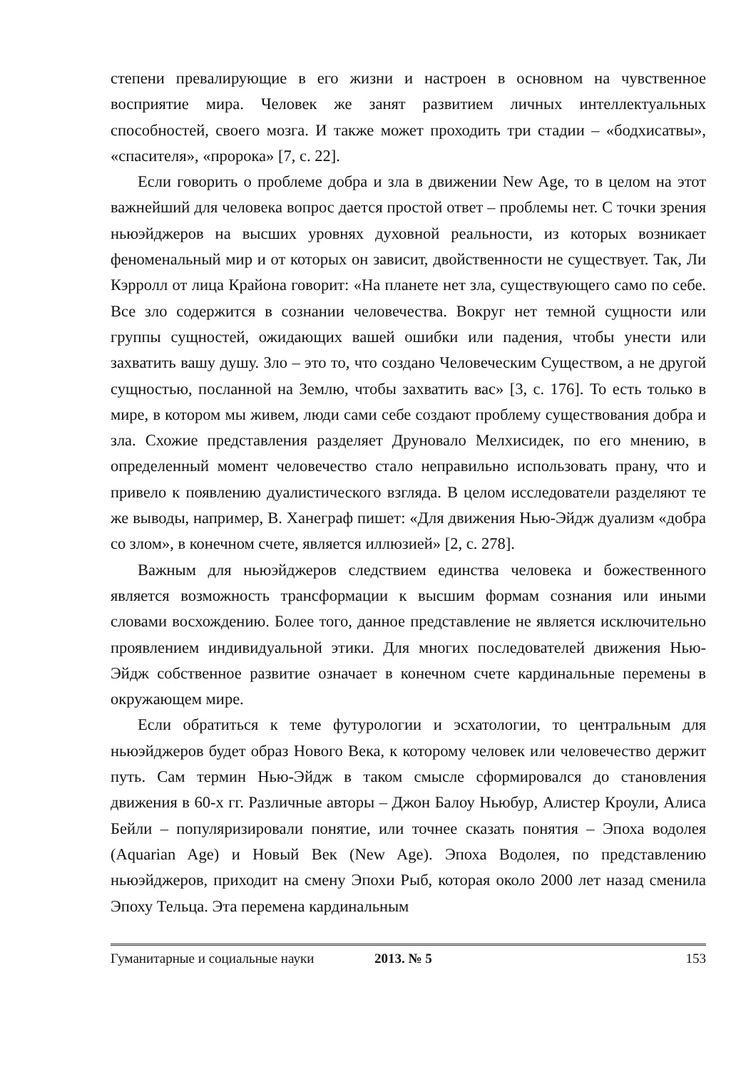степени превалирующие в его жизни и настроен в основном на чувственное восприятие мира. Человек же занят развитием личных интеллектуальных способностей, своего мозга. И также может проходить три стадии – «бодхисатвы», «спасителя», «пророка» [7, с. 22].
Если говорить о проблеме добра и зла в движении New Age, то в целом на этот важнейший для человека вопрос дается простой ответ – проблемы нет. С точки зрения ньюэйджеров на высших уровнях духовной реальности, из которых возникает феноменальный мир и от которых он зависит, двойственности не существует. Так, Ли Кэрролл от лица Крайона говорит: «На планете нет зла, существующего само по себе. Все зло содержится в сознании человечества. Вокруг нет темной сущности или группы сущностей, ожидающих вашей ошибки или падения, чтобы унести или захватить вашу душу. Зло – это то, что создано Человеческим Существом, а не другой сущностью, посланной на Землю, чтобы захватить вас» [3, с. 176]. То есть только в мире, в котором мы живем, люди сами себе создают проблему существования добра и зла. Схожие представления разделяет Друновало Мелхисидек, по его мнению, в определенный момент человечество стало неправильно использовать прану, что и привело к появлению дуалистического взгляда. В целом исследователи разделяют те же выводы, например, В. Ханеграф пишет: «Для движения Нью-Эйдж дуализм «добра со злом», в конечном счете, является иллюзией» [2, с. 278].
Важным для ньюэйджеров следствием единства человека и божественного является возможность трансформации к высшим формам сознания или иными словами восхождению. Более того, данное представление не является исключительно проявлением индивидуальной этики. Для многих последователей движения Нью-Эйдж собственное развитие означает в конечном счете кардинальные перемены в окружающем мире.
Если обратиться к теме футурологии и эсхатологии, то центральным для ньюэйджеров будет образ Нового Века, к которому человек или человечество держит путь. Сам термин Нью-Эйдж в таком смысле сформировался до становления движения в 60-х гг. Различные авторы – Джон Балоу Ньюбур, Алистер Кроули, Алиса Бейли – популяризировали понятие, или точнее сказать понятия – Эпоха водолея (Aquarian Age) и Новый Век (New Age). Эпоха Водолея, по представлению ньюэйджеров, приходит на смену Эпохи Рыб, которая около 2000 лет назад сменила Эпоху Тельца. Эта перемена кардинальным
Гуманитарные и социальные науки 2013. № 5 153